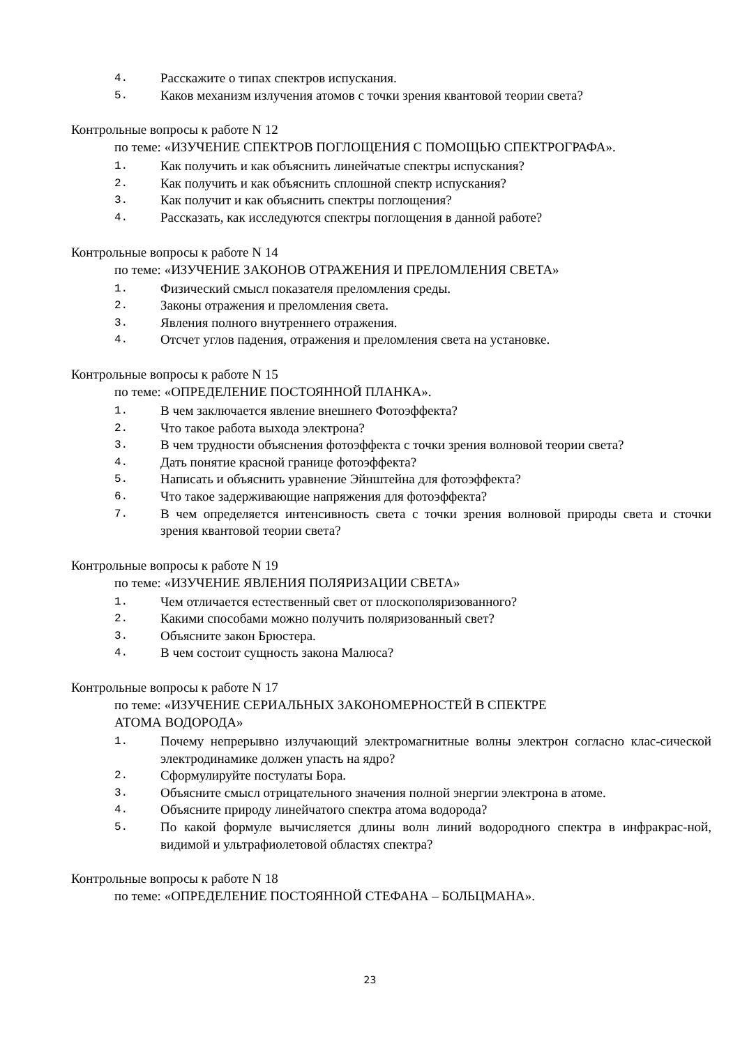4. Расскажите о типах спектров испускания.
5. Каков механизм излучения атомов с точки зрения квантовой теории света?
Контрольные вопросы к работе N 12
по теме: «ИЗУЧЕНИЕ СПЕКТРОВ ПОГЛОЩЕНИЯ С ПОМОЩЬЮ СПЕКТРОГРАФА».
1. Как получить и как объяснить линейчатые спектры испускания?
2. Как получить и как объяснить сплошной спектр испускания?
3. Как получит и как объяснить спектры поглощения?
4. Рассказать, как исследуются спектры поглощения в данной работе?
Контрольные вопросы к работе N 14
по теме: «ИЗУЧЕНИЕ ЗАКОНОВ ОТРАЖЕНИЯ И ПРЕЛОМЛЕНИЯ СВЕТА»
1. Физический смысл показателя преломления среды.
2. Законы отражения и преломления света.
3. Явления полного внутреннего отражения.
4. Отсчет углов падения, отражения и преломления света на установке.
Контрольные вопросы к работе N 15
по теме: «ОПРЕДЕЛЕНИЕ ПОСТОЯННОЙ ПЛАНКА».
1. В чем заключается явление внешнего Фотоэффекта?
2. Что такое работа выхода электрона?
3. В чем трудности объяснения фотоэффекта с точки зрения волновой теории света?
4. Дать понятие красной границе фотоэффекта?
5. Написать и объяснить уравнение Эйнштейна для фотоэффекта?
6. Что такое задерживающие напряжения для фотоэффекта?
7. В чем определяется интенсивность света с точки зрения волновой природы света и сточки зрения квантовой теории света?
Контрольные вопросы к работе N 19
по теме: «ИЗУЧЕНИЕ ЯВЛЕНИЯ ПОЛЯРИЗАЦИИ СВЕТА»
1. Чем отличается естественный свет от плоскополяризованного?
2. Какими способами можно получить поляризованный свет?
3. Объясните закон Брюстера.
4. В чем состоит сущность закона Малюса?
Контрольные вопросы к работе N 17
по теме: «ИЗУЧЕНИЕ СЕРИАЛЬНЫХ ЗАКОНОМЕРНОСТЕЙ В СПЕКТРЕ
АТОМА ВОДОРОДА»
1. Почему непрерывно излучающий электромагнитные волны электрон согласно клас-сической электродинамике должен упасть на ядро?
2. Сформулируйте постулаты Бора.
3. Объясните смысл отрицательного значения полной энергии электрона в атоме.
4. Объясните природу линейчатого спектра атома водорода?
5. По какой формуле вычисляется длины волн линий водородного спектра в инфракрас-ной, видимой и ультрафиолетовой областях спектра?
Контрольные вопросы к работе N 18
по теме: «ОПРЕДЕЛЕНИЕ ПОСТОЯННОЙ СТЕФАНА – БОЛЬЦМАНА».
23